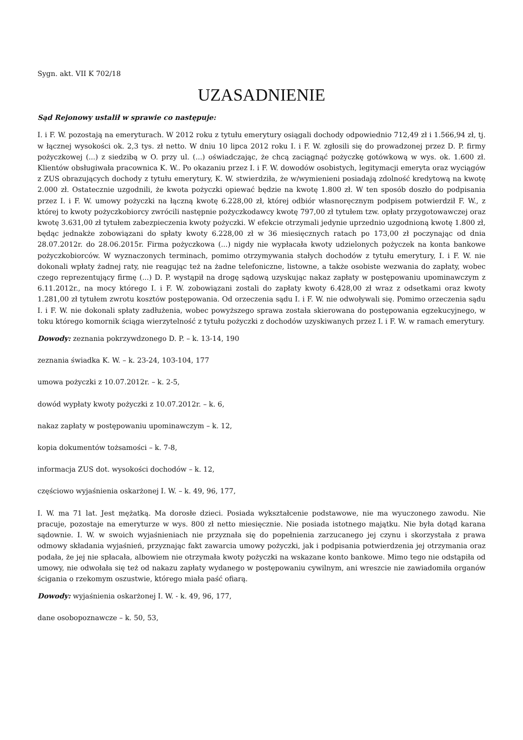Sygn. akt. VII K 702/18
UZASADNIENIE
Sąd Rejonowy ustalił w sprawie co następuje:
I. i F. W. pozostają na emeryturach. W 2012 roku z tytułu emerytury osiągali dochody odpowiednio 712,49 zł i 1.566,94 zł, tj. w łącznej wysokości ok. 2,3 tys. zł netto. W dniu 10 lipca 2012 roku I. i F. W. zgłosili się do prowadzonej przez D. P. firmy pożyczkowej (...) z siedzibą w O. przy ul. (...) oświadczając, że chcą zaciągnąć pożyczkę gotówkową w wys. ok. 1.600 zł. Klientów obsługiwała pracownica K. W.. Po okazaniu przez I. i F. W. dowodów osobistych, legitymacji emeryta oraz wyciągów z ZUS obrazujących dochody z tytułu emerytury, K. W. stwierdziła, że w/wymienieni posiadają zdolność kredytową na kwotę 2.000 zł. Ostatecznie uzgodnili, że kwota pożyczki opiewać będzie na kwotę 1.800 zł. W ten sposób doszło do podpisania przez I. i F. W. umowy pożyczki na łączną kwotę 6.228,00 zł, której odbiór własnoręcznym podpisem potwierdził F. W., z której to kwoty pożyczkobiorcy zwrócili następnie pożyczkodawcy kwotę 797,00 zł tytułem tzw. opłaty przygotowawczej oraz kwotę 3.631,00 zł tytułem zabezpieczenia kwoty pożyczki. W efekcie otrzymali jedynie uprzednio uzgodnioną kwotę 1.800 zł, będąc jednakże zobowiązani do spłaty kwoty 6.228,00 zł w 36 miesięcznych ratach po 173,00 zł poczynając od dnia 28.07.2012r. do 28.06.2015r. Firma pożyczkowa (...) nigdy nie wypłacała kwoty udzielonych pożyczek na konta bankowe pożyczkobiorców. W wyznaczonych terminach, pomimo otrzymywania stałych dochodów z tytułu emerytury, I. i F. W. nie dokonali wpłaty żadnej raty, nie reagując też na żadne telefoniczne, listowne, a także osobiste wezwania do zapłaty, wobec czego reprezentujący firmę (...) D. P. wystąpił na drogę sądową uzyskując nakaz zapłaty w postępowaniu upominawczym z 6.11.2012r., na mocy którego I. i F. W. zobowiązani zostali do zapłaty kwoty 6.428,00 zł wraz z odsetkami oraz kwoty 1.281,00 zł tytułem zwrotu kosztów postępowania. Od orzeczenia sądu I. i F. W. nie odwoływali się. Pomimo orzeczenia sądu I. i F. W. nie dokonali spłaty zadłużenia, wobec powyższego sprawa została skierowana do postępowania egzekucyjnego, w toku którego komornik ściąga wierzytelność z tytułu pożyczki z dochodów uzyskiwanych przez I. i F. W. w ramach emerytury.
Dowody: zeznania pokrzywdzonego D. P. – k. 13-14, 190
zeznania świadka K. W. – k. 23-24, 103-104, 177
umowa pożyczki z 10.07.2012r. – k. 2-5,
dowód wypłaty kwoty pożyczki z 10.07.2012r. – k. 6,
nakaz zapłaty w postępowaniu upominawczym – k. 12,
kopia dokumentów tożsamości – k. 7-8,
informacja ZUS dot. wysokości dochodów – k. 12,
częściowo wyjaśnienia oskarżonej I. W. – k. 49, 96, 177,
I. W. ma 71 lat. Jest mężatką. Ma dorosłe dzieci. Posiada wykształcenie podstawowe, nie ma wyuczonego zawodu. Nie pracuje, pozostaje na emeryturze w wys. 800 zł netto miesięcznie. Nie posiada istotnego majątku. Nie była dotąd karana sądownie. I. W. w swoich wyjaśnieniach nie przyznała się do popełnienia zarzucanego jej czynu i skorzystała z prawa odmowy składania wyjaśnień, przyznając fakt zawarcia umowy pożyczki, jak i podpisania potwierdzenia jej otrzymania oraz podała, że jej nie spłacała, albowiem nie otrzymała kwoty pożyczki na wskazane konto bankowe. Mimo tego nie odstąpiła od umowy, nie odwołała się też od nakazu zapłaty wydanego w postępowaniu cywilnym, ani wreszcie nie zawiadomiła organów ścigania o rzekomym oszustwie, którego miała paść ofiarą.
Dowody: wyjaśnienia oskarżonej I. W. - k. 49, 96, 177,
dane osobopoznawcze – k. 50, 53,